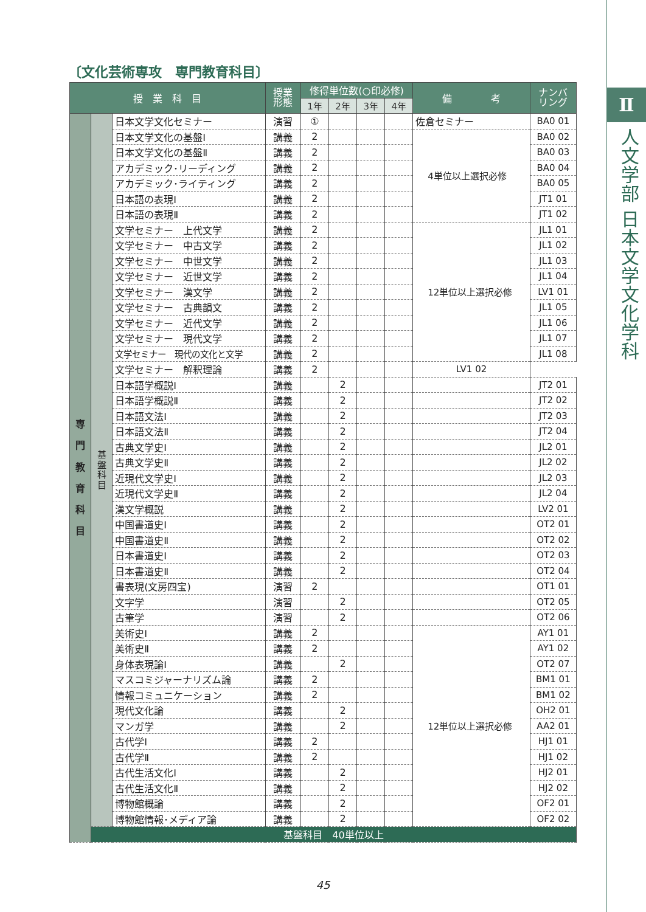Ⅱ
人文学部 日本文学文化学科
〔文化芸術専攻　専門教育科目〕
| 授 業 科 目 | | | 授業 形態 | 修得単位数(○印必修) | | | | 備 考 | ナンバ リング |
| --- | --- | --- | --- | --- | --- | --- | --- | --- | --- |
| | | | | 1年 | 2年 | 3年 | 4年 | | |
| 専 門 教 育 科 目 | 基 盤 科 目 | 日本文学文化セミナー | 演習 | ① | | | | 佐倉セミナー | BA0 01 |
| | | 日本文学文化の基盤Ⅰ | 講義 | 2 | | | | 4単位以上選択必修 | BA0 02 |
| | | 日本文学文化の基盤Ⅱ | 講義 | 2 | | | | | BA0 03 |
| | | アカデミック･リーディング | 講義 | 2 | | | | | BA0 04 |
| | | アカデミック･ライティング | 講義 | 2 | | | | | BA0 05 |
| | | 日本語の表現Ⅰ | 講義 | 2 | | | | | JT1 01 |
| | | 日本語の表現Ⅱ | 講義 | 2 | | | | | JT1 02 |
| | | 文学セミナー 上代文学 | 講義 | 2 | | | | 12単位以上選択必修 | JL1 01 |
| | | 文学セミナー 中古文学 | 講義 | 2 | | | | | JL1 02 |
| | | 文学セミナー 中世文学 | 講義 | 2 | | | | | JL1 03 |
| | | 文学セミナー 近世文学 | 講義 | 2 | | | | | JL1 04 |
| | | 文学セミナー 漢文学 | 講義 | 2 | | | | | LV1 01 |
| | | 文学セミナー 古典韻文 | 講義 | 2 | | | | | JL1 05 |
| | | 文学セミナー 近代文学 | 講義 | 2 | | | | | JL1 06 |
| | | 文学セミナー 現代文学 | 講義 | 2 | | | | | JL1 07 |
| | | 文学セミナー 現代の文化と文学 | 講義 | 2 | | | | | JL1 08 |
| | | 文学セミナー 解釈理論 | 講義 | 2 | | | | LV1 02 | |
| | | 日本語学概説Ⅰ | 講義 | | 2 | | | | JT2 01 |
| | | 日本語学概説Ⅱ | 講義 | | 2 | | | | JT2 02 |
| | | 日本語文法Ⅰ | 講義 | | 2 | | | | JT2 03 |
| | | 日本語文法Ⅱ | 講義 | | 2 | | | | JT2 04 |
| | | 古典文学史Ⅰ | 講義 | | 2 | | | | JL2 01 |
| | | 古典文学史Ⅱ | 講義 | | 2 | | | | JL2 02 |
| | | 近現代文学史Ⅰ | 講義 | | 2 | | | | JL2 03 |
| | | 近現代文学史Ⅱ | 講義 | | 2 | | | | JL2 04 |
| | | 漢文学概説 | 講義 | | 2 | | | | LV2 01 |
| | | 中国書道史Ⅰ | 講義 | | 2 | | | | OT2 01 |
| | | 中国書道史Ⅱ | 講義 | | 2 | | | | OT2 02 |
| | | 日本書道史Ⅰ | 講義 | | 2 | | | | OT2 03 |
| | | 日本書道史Ⅱ | 講義 | | 2 | | | | OT2 04 |
| | | 書表現(文房四宝) | 演習 | 2 | | | | | OT1 01 |
| | | 文字学 | 演習 | | 2 | | | | OT2 05 |
| | | 古筆学 | 演習 | | 2 | | | | OT2 06 |
| | | 美術史Ⅰ | 講義 | 2 | | | | 12単位以上選択必修 | AY1 01 |
| | | 美術史Ⅱ | 講義 | 2 | | | | | AY1 02 |
| | | 身体表現論Ⅰ | 講義 | | 2 | | | | OT2 07 |
| | | マスコミジャーナリズム論 | 講義 | 2 | | | | | BM1 01 |
| | | 情報コミュニケーション | 講義 | 2 | | | | | BM1 02 |
| | | 現代文化論 | 講義 | | 2 | | | | OH2 01 |
| | | マンガ学 | 講義 | | 2 | | | | AA2 01 |
| | | 古代学Ⅰ | 講義 | 2 | | | | | HJ1 01 |
| | | 古代学Ⅱ | 講義 | 2 | | | | | HJ1 02 |
| | | 古代生活文化Ⅰ | 講義 | | 2 | | | | HJ2 01 |
| | | 古代生活文化Ⅱ | 講義 | | 2 | | | | HJ2 02 |
| | | 博物館概論 | 講義 | | 2 | | | | OF2 01 |
| | | 博物館情報･メディア論 | 講義 | | 2 | | | | OF2 02 |
| | 基盤科目 40単位以上 | | | | | | | | |
45